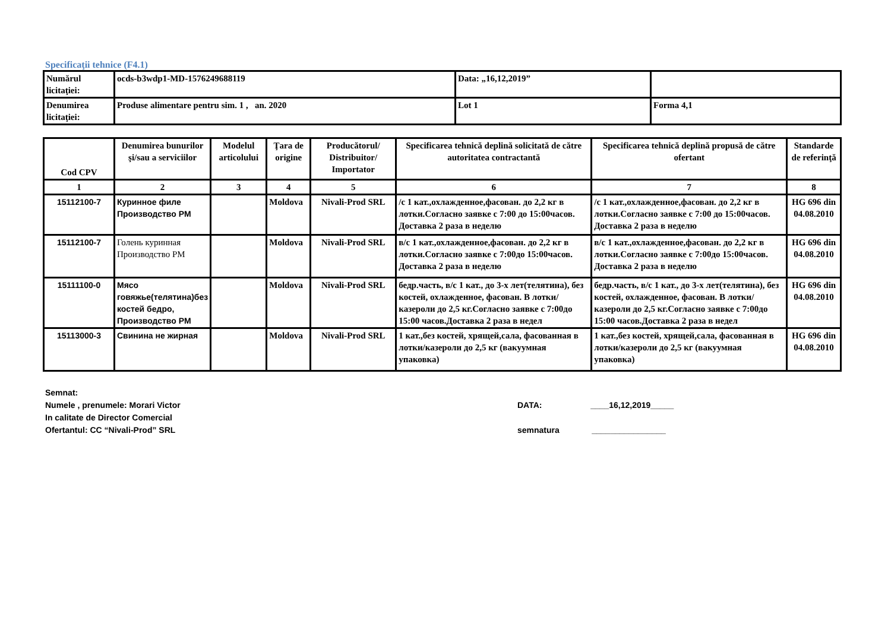Specificaţii tehnice (F4.1)
| Numărul licitaţiei: | ocds-b3wdp1-MD-1576249688119 | Data: „16,12,2019” | |
| Denumirea licitaţiei: | Produse alimentare pentru sim. 1 , an. 2020 | Lot 1 | Forma 4,1 |
| Cod CPV | Denumirea bunurilor şi/sau a serviciilor | Modelul articolului | Ţara de origine | Producătorul/ Distribuitor/ Importator | Specificarea tehnică deplină solicitată de către autoritatea contractantă | Specificarea tehnică deplină propusă de către ofertant | Standarde de referinţă |
| --- | --- | --- | --- | --- | --- | --- | --- |
| 1 | 2 | 3 | 4 | 5 | 6 | 7 | 8 |
| 15112100-7 | Куринное филе Производство РМ | | Moldova | Nivali-Prod SRL | /с 1 кат.,охлажденное,фасован. до 2,2 кг в лотки.Согласно заявке с 7:00 до 15:00часов. Доставка 2 раза в неделю | /с 1 кат.,охлажденное,фасован. до 2,2 кг в лотки.Согласно заявке с 7:00 до 15:00часов. Доставка 2 раза в неделю | HG 696 din 04.08.2010 |
| 15112100-7 | Голень куринная Производство РМ | | Moldova | Nivali-Prod SRL | в/с 1 кат.,охлажденное,фасован. до 2,2 кг в лотки.Согласно заявке с 7:00до 15:00часов. Доставка 2 раза в неделю | в/с 1 кат.,охлажденное,фасован. до 2,2 кг в лотки.Согласно заявке с 7:00до 15:00часов. Доставка 2 раза в неделю | HG 696 din 04.08.2010 |
| 15111100-0 | Мясо говяжье(телятина)без костей бедро, Производство РМ | | Moldova | Nivali-Prod SRL | бедр.часть, в/с 1 кат., до 3-х лет(телятина), без костей, охлажденное, фасован. В лотки/казероли до 2,5 кг.Согласно заявке с 7:00до 15:00 часов.Доставка 2 раза в недел | бедр.часть, в/с 1 кат., до 3-х лет(телятина), без костей, охлажденное, фасован. В лотки/казероли до 2,5 кг.Согласно заявке с 7:00до 15:00 часов.Доставка 2 раза в недел | HG 696 din 04.08.2010 |
| 15113000-3 | Свинина не жирная | | Moldova | Nivali-Prod SRL | 1 кат.,без костей, хрящей,сала, фасованная в лотки/казероли до 2,5 кг (вакуумная упаковка) | 1 кат.,без костей, хрящей,сала, фасованная в лотки/казероли до 2,5 кг (вакуумная упаковка) | HG 696 din 04.08.2010 |
Semnat:
Numele , prenumele: Morari Victor
In calitate de Director Comercial
Ofertantul: CC “Nivali-Prod” SRL
DATA: ____16,12,2019_____
semnatura ________________